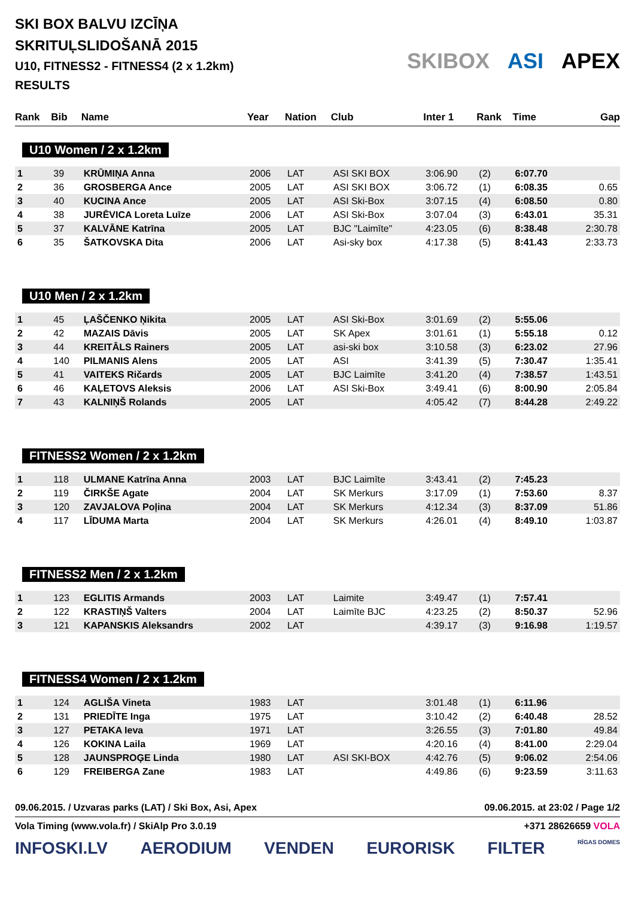SKI BOX BALVU IZCĪŅA
SKRITUĻSLIDOŠANĀ 2015
U10, FITNESS2 - FITNESS4 (2 x 1.2km)
RESULTS
SKIBOX ASI APEX
| Rank | Bib | Name | Year | Nation | Club | Inter 1 | Rank | Time | Gap |
| --- | --- | --- | --- | --- | --- | --- | --- | --- | --- |
| U10 Women / 2 x 1.2km | | | | | | | | | |
| 1 | 39 | KRŪMIŅA Anna | 2006 | LAT | ASI SKI BOX | 3:06.90 | (2) | 6:07.70 | |
| 2 | 36 | GROSBERGA Ance | 2005 | LAT | ASI SKI BOX | 3:06.72 | (1) | 6:08.35 | 0.65 |
| 3 | 40 | KUCINA Ance | 2005 | LAT | ASI Ski-Box | 3:07.15 | (4) | 6:08.50 | 0.80 |
| 4 | 38 | JURĒVICA Loreta Luīze | 2006 | LAT | ASI Ski-Box | 3:07.04 | (3) | 6:43.01 | 35.31 |
| 5 | 37 | KALVĀNE Katrīna | 2005 | LAT | BJC "Laimīte" | 4:23.05 | (6) | 8:38.48 | 2:30.78 |
| 6 | 35 | ŠATKOVSKA Dita | 2006 | LAT | Asi-sky box | 4:17.38 | (5) | 8:41.43 | 2:33.73 |
| U10 Men / 2 x 1.2km | | | | | | | | | |
| 1 | 45 | ĻAŠČENKO Ņikita | 2005 | LAT | ASI Ski-Box | 3:01.69 | (2) | 5:55.06 | |
| 2 | 42 | MAZAIS Dāvis | 2005 | LAT | SK Apex | 3:01.61 | (1) | 5:55.18 | 0.12 |
| 3 | 44 | KREITĀLS Rainers | 2005 | LAT | asi-ski box | 3:10.58 | (3) | 6:23.02 | 27.96 |
| 4 | 140 | PILMANIS Alens | 2005 | LAT | ASI | 3:41.39 | (5) | 7:30.47 | 1:35.41 |
| 5 | 41 | VAITEKS Ričards | 2005 | LAT | BJC Laimīte | 3:41.20 | (4) | 7:38.57 | 1:43.51 |
| 6 | 46 | KAĻETOVS Aleksis | 2006 | LAT | ASI Ski-Box | 3:49.41 | (6) | 8:00.90 | 2:05.84 |
| 7 | 43 | KALNIŅŠ Rolands | 2005 | LAT | | 4:05.42 | (7) | 8:44.28 | 2:49.22 |
| FITNESS2 Women / 2 x 1.2km | | | | | | | | | |
| 1 | 118 | ULMANE Katrīna Anna | 2003 | LAT | BJC Laimīte | 3:43.41 | (2) | 7:45.23 | |
| 2 | 119 | ČIRKŠE Agate | 2004 | LAT | SK Merkurs | 3:17.09 | (1) | 7:53.60 | 8.37 |
| 3 | 120 | ZAVJALOVA Poļina | 2004 | LAT | SK Merkurs | 4:12.34 | (3) | 8:37.09 | 51.86 |
| 4 | 117 | LĪDUMA Marta | 2004 | LAT | SK Merkurs | 4:26.01 | (4) | 8:49.10 | 1:03.87 |
| FITNESS2 Men / 2 x 1.2km | | | | | | | | | |
| 1 | 123 | EGLITIS Armands | 2003 | LAT | Laimite | 3:49.47 | (1) | 7:57.41 | |
| 2 | 122 | KRASTIŅŠ Valters | 2004 | LAT | Laimīte BJC | 4:23.25 | (2) | 8:50.37 | 52.96 |
| 3 | 121 | KAPANSKIS Aleksandrs | 2002 | LAT | | 4:39.17 | (3) | 9:16.98 | 1:19.57 |
| FITNESS4 Women / 2 x 1.2km | | | | | | | | | |
| 1 | 124 | AGLIŠA Vineta | 1983 | LAT | | 3:01.48 | (1) | 6:11.96 | |
| 2 | 131 | PRIEDĪTE Inga | 1975 | LAT | | 3:10.42 | (2) | 6:40.48 | 28.52 |
| 3 | 127 | PETAKA Ieva | 1971 | LAT | | 3:26.55 | (3) | 7:01.80 | 49.84 |
| 4 | 126 | KOKINA Laila | 1969 | LAT | | 4:20.16 | (4) | 8:41.00 | 2:29.04 |
| 5 | 128 | JAUNSPROĢE Linda | 1980 | LAT | ASI SKI-BOX | 4:42.76 | (5) | 9:06.02 | 2:54.06 |
| 6 | 129 | FREIBERGA Zane | 1983 | LAT | | 4:49.86 | (6) | 9:23.59 | 3:11.63 |
09.06.2015. / Uzvaras parks (LAT) / Ski Box, Asi, Apex 09.06.2015. at 23:02 / Page 1/2
Vola Timing (www.vola.fr) / SkiAlp Pro 3.0.19 +371 28626659 VOLA
INFOSKI.LV AERODIUM VENDEN EURORISK FILTER RĪGAS DOMES